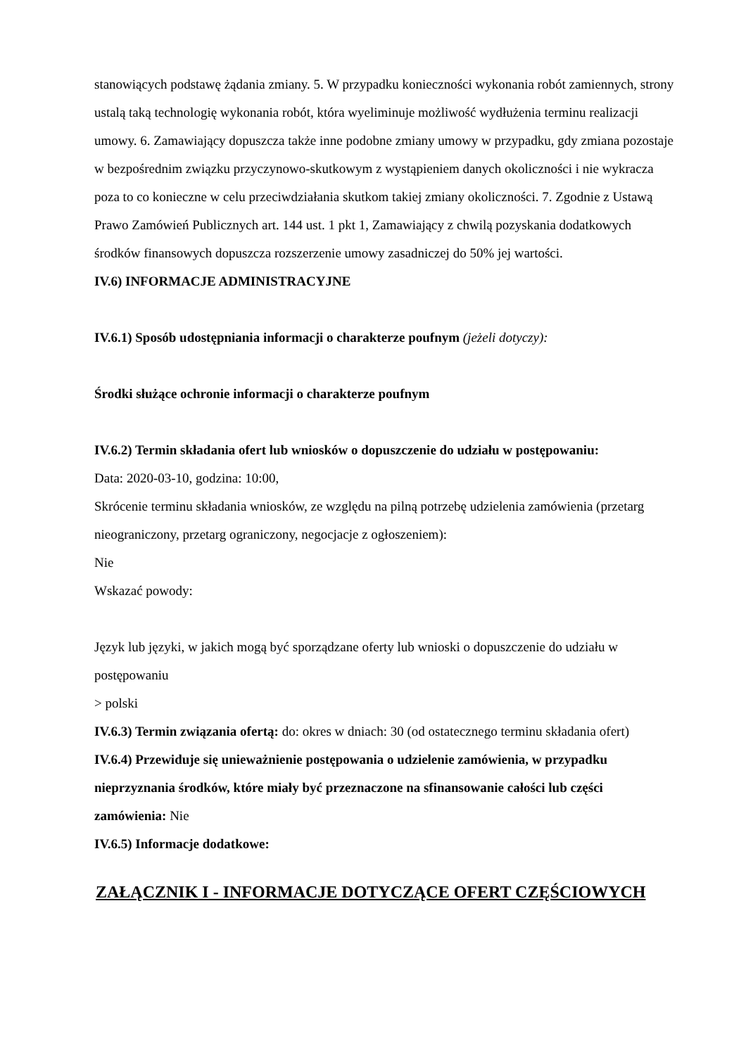stanowiących podstawę żądania zmiany. 5. W przypadku konieczności wykonania robót zamiennych, strony ustalą taką technologię wykonania robót, która wyeliminuje możliwość wydłużenia terminu realizacji umowy. 6. Zamawiający dopuszcza także inne podobne zmiany umowy w przypadku, gdy zmiana pozostaje w bezpośrednim związku przyczynowo-skutkowym z wystąpieniem danych okoliczności i nie wykracza poza to co konieczne w celu przeciwdziałania skutkom takiej zmiany okoliczności. 7. Zgodnie z Ustawą Prawo Zamówień Publicznych art. 144 ust. 1 pkt 1, Zamawiający z chwilą pozyskania dodatkowych środków finansowych dopuszcza rozszerzenie umowy zasadniczej do 50% jej wartości.
IV.6) INFORMACJE ADMINISTRACYJNE
IV.6.1) Sposób udostępniania informacji o charakterze poufnym (jeżeli dotyczy):
Środki służące ochronie informacji o charakterze poufnym
IV.6.2) Termin składania ofert lub wniosków o dopuszczenie do udziału w postępowaniu:
Data: 2020-03-10, godzina: 10:00,
Skrócenie terminu składania wniosków, ze względu na pilną potrzebę udzielenia zamówienia (przetarg nieograniczony, przetarg ograniczony, negocjacje z ogłoszeniem):
Nie
Wskazać powody:
Język lub języki, w jakich mogą być sporządzane oferty lub wnioski o dopuszczenie do udziału w postępowaniu
> polski
IV.6.3) Termin związania ofertą: do: okres w dniach: 30 (od ostatecznego terminu składania ofert)
IV.6.4) Przewiduje się unieważnienie postępowania o udzielenie zamówienia, w przypadku nieprzyznania środków, które miały być przeznaczone na sfinansowanie całości lub części zamówienia: Nie
IV.6.5) Informacje dodatkowe:
ZAŁĄCZNIK I - INFORMACJE DOTYCZĄCE OFERT CZĘŚCIOWYCH